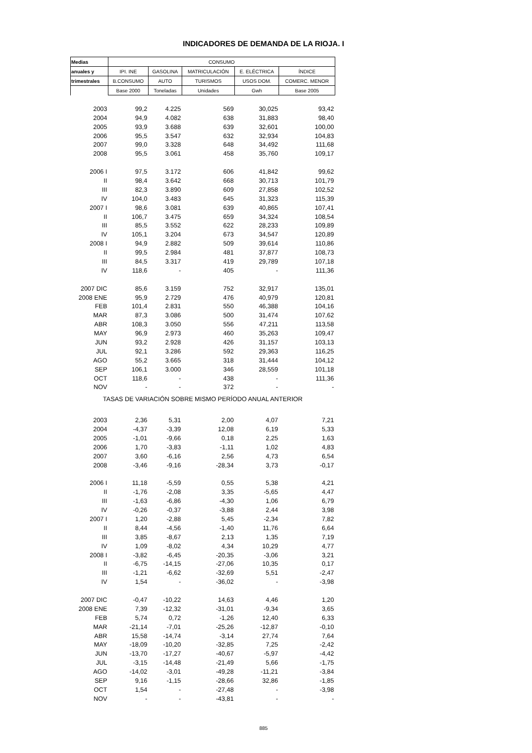INDICADORES DE DEMANDA DE LA RIOJA. I
| Medias | CONSUMO | | | | |
| --- | --- | --- | --- | --- | --- |
| anuales y | IPI. INE | GASOLINA | MATRICULACIÓN | E. ELÉCTRICA | ÍNDICE |
| trimestrales | B.CONSUMO | AUTO | TURISMOS | USOS DOM. | COMERC. MENOR |
| | Base 2000 | Toneladas | Unidades | Gwh | Base 2005 |
| 2003 | 99,2 | 4.225 | 569 | 30,025 | 93,42 |
| 2004 | 94,9 | 4.082 | 638 | 31,883 | 98,40 |
| 2005 | 93,9 | 3.688 | 639 | 32,601 | 100,00 |
| 2006 | 95,5 | 3.547 | 632 | 32,934 | 104,83 |
| 2007 | 99,0 | 3.328 | 648 | 34,492 | 111,68 |
| 2008 | 95,5 | 3.061 | 458 | 35,760 | 109,17 |
| 2006 I | 97,5 | 3.172 | 606 | 41,842 | 99,62 |
| II | 98,4 | 3.642 | 668 | 30,713 | 101,79 |
| III | 82,3 | 3.890 | 609 | 27,858 | 102,52 |
| IV | 104,0 | 3.483 | 645 | 31,323 | 115,39 |
| 2007 I | 98,6 | 3.081 | 639 | 40,865 | 107,41 |
| II | 106,7 | 3.475 | 659 | 34,324 | 108,54 |
| III | 85,5 | 3.552 | 622 | 28,233 | 109,89 |
| IV | 105,1 | 3.204 | 673 | 34,547 | 120,89 |
| 2008 I | 94,9 | 2.882 | 509 | 39,614 | 110,86 |
| II | 99,5 | 2.984 | 481 | 37,877 | 108,73 |
| III | 84,5 | 3.317 | 419 | 29,789 | 107,18 |
| IV | 118,6 | - | 405 | - | 111,36 |
| 2007 DIC | 85,6 | 3.159 | 752 | 32,917 | 135,01 |
| 2008 ENE | 95,9 | 2.729 | 476 | 40,979 | 120,81 |
| FEB | 101,4 | 2.831 | 550 | 46,388 | 104,16 |
| MAR | 87,3 | 3.086 | 500 | 31,474 | 107,62 |
| ABR | 108,3 | 3.050 | 556 | 47,211 | 113,58 |
| MAY | 96,9 | 2.973 | 460 | 35,263 | 109,47 |
| JUN | 93,2 | 2.928 | 426 | 31,157 | 103,13 |
| JUL | 92,1 | 3.286 | 592 | 29,363 | 116,25 |
| AGO | 55,2 | 3.665 | 318 | 31,444 | 104,12 |
| SEP | 106,1 | 3.000 | 346 | 28,559 | 101,18 |
| OCT | 118,6 | - | 438 | - | 111,36 |
| NOV | - | - | 372 | - | - |
| TASAS DE VARIACIÓN SOBRE MISMO PERÍODO ANUAL ANTERIOR | | | | | |
| 2003 | 2,36 | 5,31 | 2,00 | 4,07 | 7,21 |
| 2004 | -4,37 | -3,39 | 12,08 | 6,19 | 5,33 |
| 2005 | -1,01 | -9,66 | 0,18 | 2,25 | 1,63 |
| 2006 | 1,70 | -3,83 | -1,11 | 1,02 | 4,83 |
| 2007 | 3,60 | -6,16 | 2,56 | 4,73 | 6,54 |
| 2008 | -3,46 | -9,16 | -28,34 | 3,73 | -0,17 |
| 2006 I | 11,18 | -5,59 | 0,55 | 5,38 | 4,21 |
| II | -1,76 | -2,08 | 3,35 | -5,65 | 4,47 |
| III | -1,63 | -6,86 | -4,30 | 1,06 | 6,79 |
| IV | -0,26 | -0,37 | -3,88 | 2,44 | 3,98 |
| 2007 I | 1,20 | -2,88 | 5,45 | -2,34 | 7,82 |
| II | 8,44 | -4,56 | -1,40 | 11,76 | 6,64 |
| III | 3,85 | -8,67 | 2,13 | 1,35 | 7,19 |
| IV | 1,09 | -8,02 | 4,34 | 10,29 | 4,77 |
| 2008 I | -3,82 | -6,45 | -20,35 | -3,06 | 3,21 |
| II | -6,75 | -14,15 | -27,06 | 10,35 | 0,17 |
| III | -1,21 | -6,62 | -32,69 | 5,51 | -2,47 |
| IV | 1,54 | - | -36,02 | - | -3,98 |
| 2007 DIC | -0,47 | -10,22 | 14,63 | 4,46 | 1,20 |
| 2008 ENE | 7,39 | -12,32 | -31,01 | -9,34 | 3,65 |
| FEB | 5,74 | 0,72 | -1,26 | 12,40 | 6,33 |
| MAR | -21,14 | -7,01 | -25,26 | -12,87 | -0,10 |
| ABR | 15,58 | -14,74 | -3,14 | 27,74 | 7,64 |
| MAY | -18,09 | -10,20 | -32,85 | 7,25 | -2,42 |
| JUN | -13,70 | -17,27 | -40,67 | -5,97 | -4,42 |
| JUL | -3,15 | -14,48 | -21,49 | 5,66 | -1,75 |
| AGO | -14,02 | -3,01 | -49,28 | -11,21 | -3,84 |
| SEP | 9,16 | -1,15 | -28,66 | 32,86 | -1,85 |
| OCT | 1,54 | - | -27,48 | - | -3,98 |
| NOV | - | - | -43,81 | - | - |
885